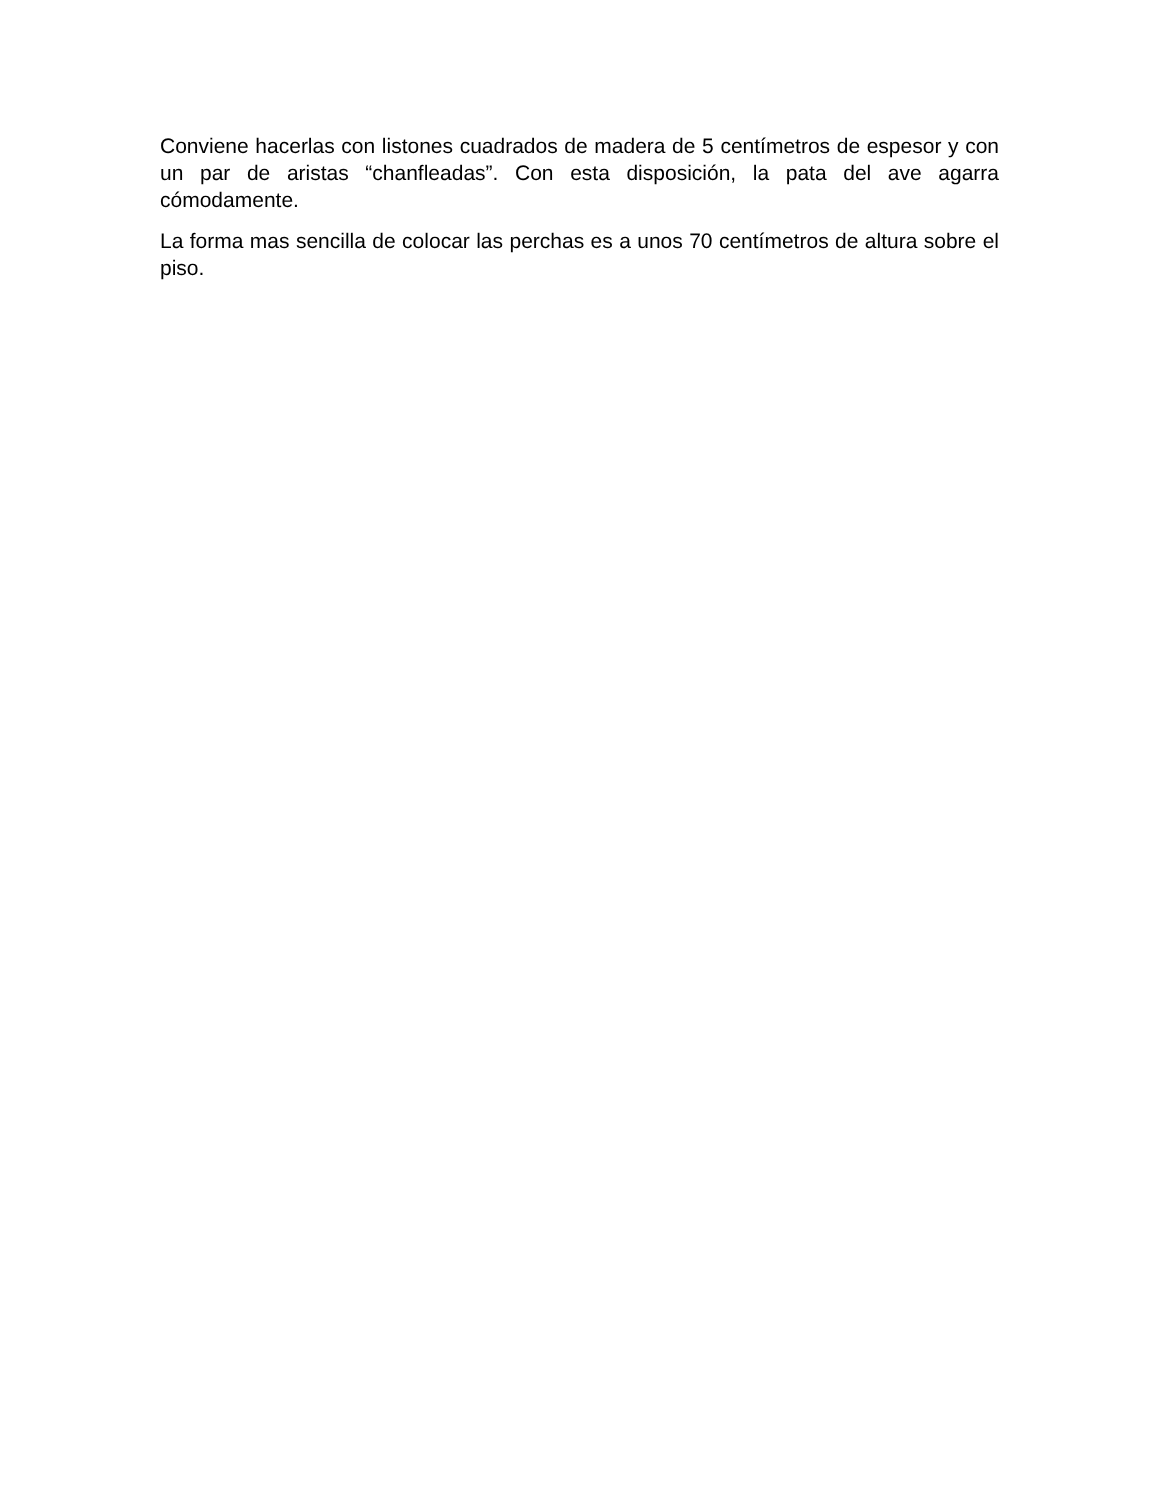Conviene hacerlas con listones cuadrados de madera de 5 centímetros de espesor y con un par de aristas “chanfleadas”. Con esta disposición, la pata del ave agarra cómodamente.
La forma mas sencilla de colocar las perchas es a unos 70 centímetros de altura sobre el piso.